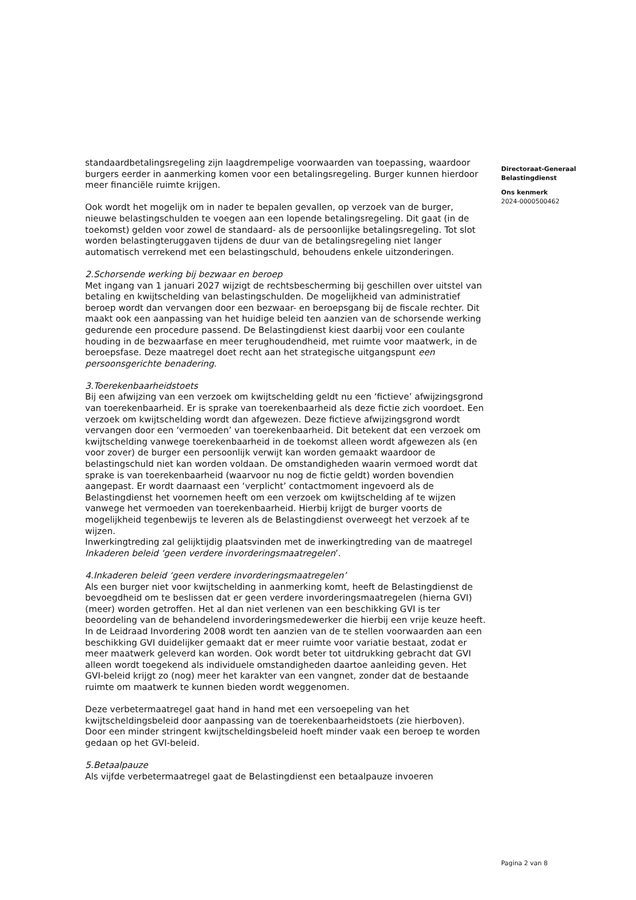standaardbetalingsregeling zijn laagdrempelige voorwaarden van toepassing, waardoor burgers eerder in aanmerking komen voor een betalingsregeling. Burger kunnen hierdoor meer financiële ruimte krijgen.
Ook wordt het mogelijk om in nader te bepalen gevallen, op verzoek van de burger, nieuwe belastingschulden te voegen aan een lopende betalingsregeling. Dit gaat (in de toekomst) gelden voor zowel de standaard- als de persoonlijke betalingsregeling. Tot slot worden belastingteruggaven tijdens de duur van de betalingsregeling niet langer automatisch verrekend met een belastingschuld, behoudens enkele uitzonderingen.
2.Schorsende werking bij bezwaar en beroep
Met ingang van 1 januari 2027 wijzigt de rechtsbescherming bij geschillen over uitstel van betaling en kwijtschelding van belastingschulden. De mogelijkheid van administratief beroep wordt dan vervangen door een bezwaar- en beroepsgang bij de fiscale rechter. Dit maakt ook een aanpassing van het huidige beleid ten aanzien van de schorsende werking gedurende een procedure passend. De Belastingdienst kiest daarbij voor een coulante houding in de bezwaarfase en meer terughoudendheid, met ruimte voor maatwerk, in de beroepsfase. Deze maatregel doet recht aan het strategische uitgangspunt een persoonsgerichte benadering.
3.Toerekenbaarheidstoets
Bij een afwijzing van een verzoek om kwijtschelding geldt nu een ‘fictieve’ afwijzingsgrond van toerekenbaarheid. Er is sprake van toerekenbaarheid als deze fictie zich voordoet. Een verzoek om kwijtschelding wordt dan afgewezen. Deze fictieve afwijzingsgrond wordt vervangen door een ‘vermoeden’ van toerekenbaarheid. Dit betekent dat een verzoek om kwijtschelding vanwege toerekenbaarheid in de toekomst alleen wordt afgewezen als (en voor zover) de burger een persoonlijk verwijt kan worden gemaakt waardoor de belastingschuld niet kan worden voldaan. De omstandigheden waarin vermoed wordt dat sprake is van toerekenbaarheid (waarvoor nu nog de fictie geldt) worden bovendien aangepast. Er wordt daarnaast een ‘verplicht’ contactmoment ingevoerd als de Belastingdienst het voornemen heeft om een verzoek om kwijtschelding af te wijzen vanwege het vermoeden van toerekenbaarheid. Hierbij krijgt de burger voorts de mogelijkheid tegenbewijs te leveren als de Belastingdienst overweegt het verzoek af te wijzen.
Inwerkingtreding zal gelijktijdig plaatsvinden met de inwerkingtreding van de maatregel Inkaderen beleid ‘geen verdere invorderingsmaatregelen’.
4.Inkaderen beleid ‘geen verdere invorderingsmaatregelen’
Als een burger niet voor kwijtschelding in aanmerking komt, heeft de Belastingdienst de bevoegdheid om te beslissen dat er geen verdere invorderingsmaatregelen (hierna GVI) (meer) worden getroffen. Het al dan niet verlenen van een beschikking GVI is ter beoordeling van de behandelend invorderingsmedewerker die hierbij een vrije keuze heeft. In de Leidraad Invordering 2008 wordt ten aanzien van de te stellen voorwaarden aan een beschikking GVI duidelijker gemaakt dat er meer ruimte voor variatie bestaat, zodat er meer maatwerk geleverd kan worden. Ook wordt beter tot uitdrukking gebracht dat GVI alleen wordt toegekend als individuele omstandigheden daartoe aanleiding geven. Het GVI-beleid krijgt zo (nog) meer het karakter van een vangnet, zonder dat de bestaande ruimte om maatwerk te kunnen bieden wordt weggenomen.
Deze verbetermaatregel gaat hand in hand met een versoepeling van het kwijtscheldingsbeleid door aanpassing van de toerekenbaarheidstoets (zie hierboven). Door een minder stringent kwijtscheldingsbeleid hoeft minder vaak een beroep te worden gedaan op het GVI-beleid.
5.Betaalpauze
Als vijfde verbetermaatregel gaat de Belastingdienst een betaalpauze invoeren
Directoraat-Generaal
Belastingdienst
Ons kenmerk
2024-0000500462
Pagina 2 van 8